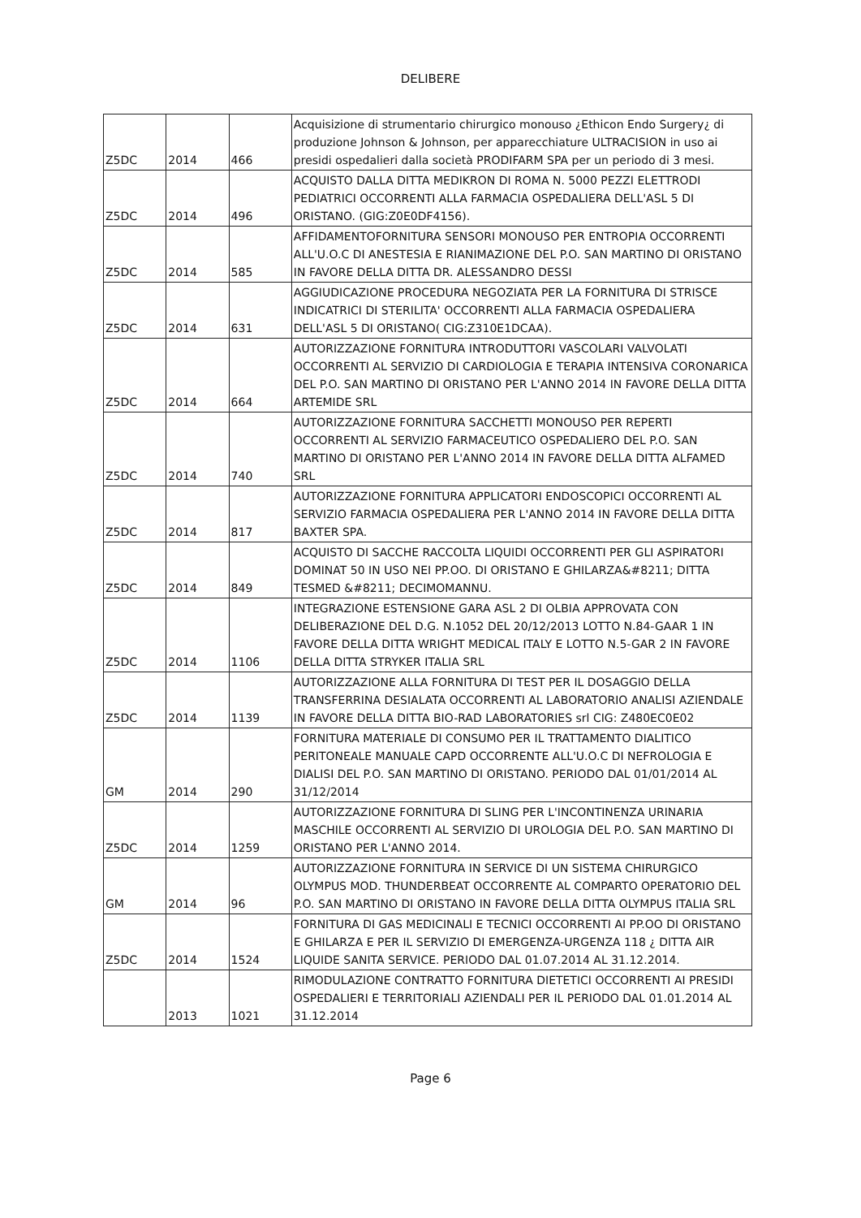DELIBERE
| Z5DC | 2014 | 466 | Acquisizione di strumentario chirurgico monouso ¿Ethicon Endo Surgery¿ di produzione Johnson & Johnson, per apparecchiature ULTRACISION in uso ai presidi ospedalieri dalla società PRODIFARM SPA per un periodo di 3 mesi. |
| Z5DC | 2014 | 496 | ACQUISTO DALLA DITTA MEDIKRON DI ROMA N. 5000 PEZZI ELETTRODI PEDIATRICI OCCORRENTI ALLA FARMACIA OSPEDALIERA DELL'ASL 5 DI ORISTANO. (GIG:Z0E0DF4156). |
| Z5DC | 2014 | 585 | AFFIDAMENTOFORNITURA SENSORI MONOUSO PER ENTROPIA OCCORRENTI ALL'U.O.C DI ANESTESIA E RIANIMAZIONE DEL P.O. SAN MARTINO DI ORISTANO IN FAVORE DELLA DITTA DR. ALESSANDRO DESSI |
| Z5DC | 2014 | 631 | AGGIUDICAZIONE PROCEDURA NEGOZIATA PER LA FORNITURA DI STRISCE INDICATRICI DI STERILITA' OCCORRENTI ALLA FARMACIA OSPEDALIERA DELL'ASL 5 DI ORISTANO( CIG:Z310E1DCAA). |
| Z5DC | 2014 | 664 | AUTORIZZAZIONE FORNITURA INTRODUTTORI VASCOLARI VALVOLATI OCCORRENTI AL SERVIZIO DI CARDIOLOGIA E TERAPIA INTENSIVA CORONARICA DEL P.O. SAN MARTINO DI ORISTANO PER L'ANNO 2014 IN FAVORE DELLA DITTA ARTEMIDE SRL |
| Z5DC | 2014 | 740 | AUTORIZZAZIONE FORNITURA SACCHETTI MONOUSO PER REPERTI OCCORRENTI AL SERVIZIO FARMACEUTICO OSPEDALIERO DEL P.O. SAN MARTINO DI ORISTANO PER L'ANNO 2014 IN FAVORE DELLA DITTA ALFAMED SRL |
| Z5DC | 2014 | 817 | AUTORIZZAZIONE FORNITURA APPLICATORI ENDOSCOPICI OCCORRENTI AL SERVIZIO FARMACIA OSPEDALIERA PER L'ANNO 2014 IN FAVORE DELLA DITTA BAXTER SPA. |
| Z5DC | 2014 | 849 | ACQUISTO DI SACCHE RACCOLTA LIQUIDI OCCORRENTI PER GLI ASPIRATORI DOMINAT 50 IN USO NEI PP.OO. DI ORISTANO E GHILARZA&#8211; DITTA TESMED &#8211; DECIMOMANNU. |
| Z5DC | 2014 | 1106 | INTEGRAZIONE ESTENSIONE GARA ASL 2 DI OLBIA APPROVATA CON DELIBERAZIONE DEL D.G. N.1052 DEL 20/12/2013 LOTTO N.84-GAAR 1 IN FAVORE DELLA DITTA WRIGHT MEDICAL ITALY E LOTTO N.5-GAR 2 IN FAVORE DELLA DITTA STRYKER ITALIA SRL |
| Z5DC | 2014 | 1139 | AUTORIZZAZIONE ALLA FORNITURA DI TEST PER IL DOSAGGIO DELLA TRANSFERRINA DESIALATA OCCORRENTI AL LABORATORIO ANALISI AZIENDALE IN FAVORE DELLA DITTA BIO-RAD LABORATORIES srl CIG: Z480EC0E02 |
| GM | 2014 | 290 | FORNITURA MATERIALE DI CONSUMO PER IL TRATTAMENTO DIALITICO PERITONEALE MANUALE CAPD OCCORRENTE ALL'U.O.C DI NEFROLOGIA E DIALISI DEL P.O. SAN MARTINO DI ORISTANO. PERIODO DAL 01/01/2014 AL 31/12/2014 |
| Z5DC | 2014 | 1259 | AUTORIZZAZIONE FORNITURA DI SLING PER L'INCONTINENZA URINARIA MASCHILE OCCORRENTI AL SERVIZIO DI UROLOGIA DEL P.O. SAN MARTINO DI ORISTANO PER L'ANNO 2014. |
| GM | 2014 | 96 | AUTORIZZAZIONE FORNITURA IN SERVICE DI UN SISTEMA CHIRURGICO OLYMPUS MOD. THUNDERBEAT OCCORRENTE AL COMPARTO OPERATORIO DEL P.O. SAN MARTINO DI ORISTANO IN FAVORE DELLA DITTA OLYMPUS ITALIA SRL |
| Z5DC | 2014 | 1524 | FORNITURA DI GAS MEDICINALI E TECNICI OCCORRENTI AI PP.OO DI ORISTANO E GHILARZA E PER IL SERVIZIO DI EMERGENZA-URGENZA 118 ¿ DITTA AIR LIQUIDE SANITA SERVICE. PERIODO DAL 01.07.2014 AL 31.12.2014. |
| | 2013 | 1021 | RIMODULAZIONE CONTRATTO FORNITURA DIETETICI OCCORRENTI AI PRESIDI OSPEDALIERI E TERRITORIALI AZIENDALI PER IL PERIODO DAL 01.01.2014 AL 31.12.2014 |
Page 6